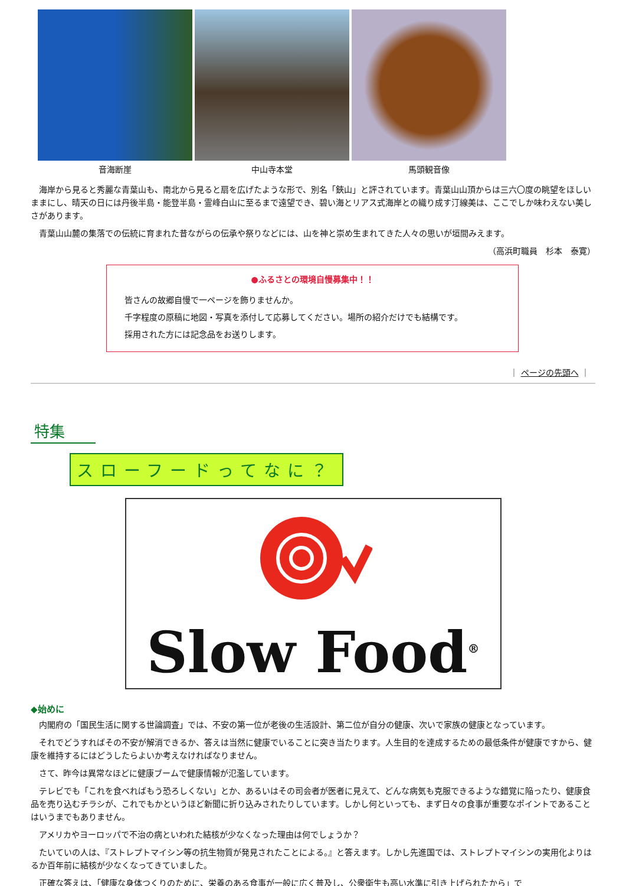音海断崖 中山寺本堂 馬頭観音像
海岸から見ると秀麗な青葉山も、南北から見ると扇を広げたような形で、別名「鋏山」と評されています。青葉山山頂からは三六〇度の眺望をほしいままにし、晴天の日には丹後半島・能登半島・霊峰白山に至るまで遠望でき、碧い海とリアス式海岸との織り成す汀線美は、ここでしか味わえない美しさがあります。
青葉山山麓の集落での伝統に育まれた昔ながらの伝承や祭りなどには、山を神と崇め生まれてきた人々の思いが垣間みえます。
（高浜町職員　杉本　泰寛）
●ふるさとの環境自慢募集中！！
皆さんの故郷自慢で一ページを飾りませんか。
千字程度の原稿に地図・写真を添付して応募してください。場所の紹介だけでも結構です。
採用された方には記念品をお送りします。
｜ ページの先頭へ ｜
特集
スローフードってなに？
Slow Food<sup>®</sup>
◆始めに
内閣府の「国民生活に関する世論調査」では、不安の第一位が老後の生活設計、第二位が自分の健康、次いで家族の健康となっています。
それでどうすればその不安が解消できるか、答えは当然に健康でいることに突き当たります。人生目的を達成するための最低条件が健康ですから、健康を維持するにはどうしたらよいか考えなければなりません。
さて、昨今は異常なほどに健康ブームで健康情報が氾濫しています。
テレビでも「これを食べればもう恐ろしくない」とか、あるいはその司会者が医者に見えて、どんな病気も克服できるような錯覚に陥ったり、健康食品を売り込むチラシが、これでもかというほど新聞に折り込みされたりしています。しかし何といっても、まず日々の食事が重要なポイントであることはいうまでもありません。
アメリカやヨーロッパで不治の病といわれた結核が少なくなった理由は何でしょうか？
たいていの人は、『ストレプトマイシン等の抗生物質が発見されたことによる。』と答えます。しかし先進国では、ストレプトマイシンの実用化よりはるか百年前に結核が少なくなってきていました。
正確な答えは、「健康な身体つくりのために、栄養のある食事が一般に広く普及し、公衆衛生も高い水準に引き上げられたから」で